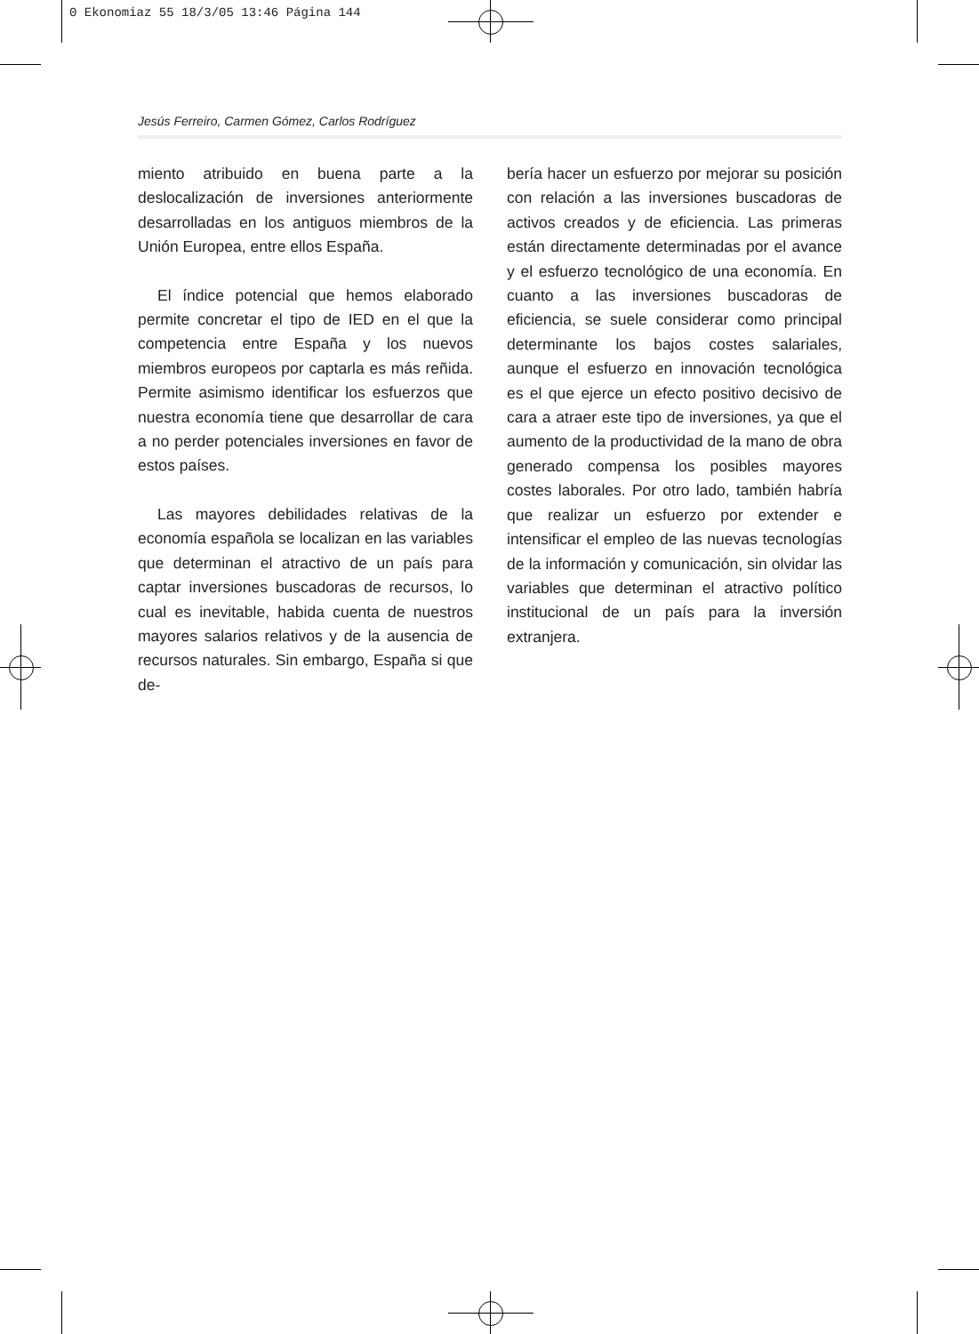0 Ekonomiaz 55 18/3/05 13:46 Página 144
Jesús Ferreiro, Carmen Gómez, Carlos Rodríguez
miento atribuido en buena parte a la deslocalización de inversiones anteriormente desarrolladas en los antiguos miembros de la Unión Europea, entre ellos España.
El índice potencial que hemos elaborado permite concretar el tipo de IED en el que la competencia entre España y los nuevos miembros europeos por captarla es más reñida. Permite asimismo identificar los esfuerzos que nuestra economía tiene que desarrollar de cara a no perder potenciales inversiones en favor de estos países.
Las mayores debilidades relativas de la economía española se localizan en las variables que determinan el atractivo de un país para captar inversiones buscadoras de recursos, lo cual es inevitable, habida cuenta de nuestros mayores salarios relativos y de la ausencia de recursos naturales. Sin embargo, España si que de-
bería hacer un esfuerzo por mejorar su posición con relación a las inversiones buscadoras de activos creados y de eficiencia. Las primeras están directamente determinadas por el avance y el esfuerzo tecnológico de una economía. En cuanto a las inversiones buscadoras de eficiencia, se suele considerar como principal determinante los bajos costes salariales, aunque el esfuerzo en innovación tecnológica es el que ejerce un efecto positivo decisivo de cara a atraer este tipo de inversiones, ya que el aumento de la productividad de la mano de obra generado compensa los posibles mayores costes laborales. Por otro lado, también habría que realizar un esfuerzo por extender e intensificar el empleo de las nuevas tecnologías de la información y comunicación, sin olvidar las variables que determinan el atractivo político institucional de un país para la inversión extranjera.